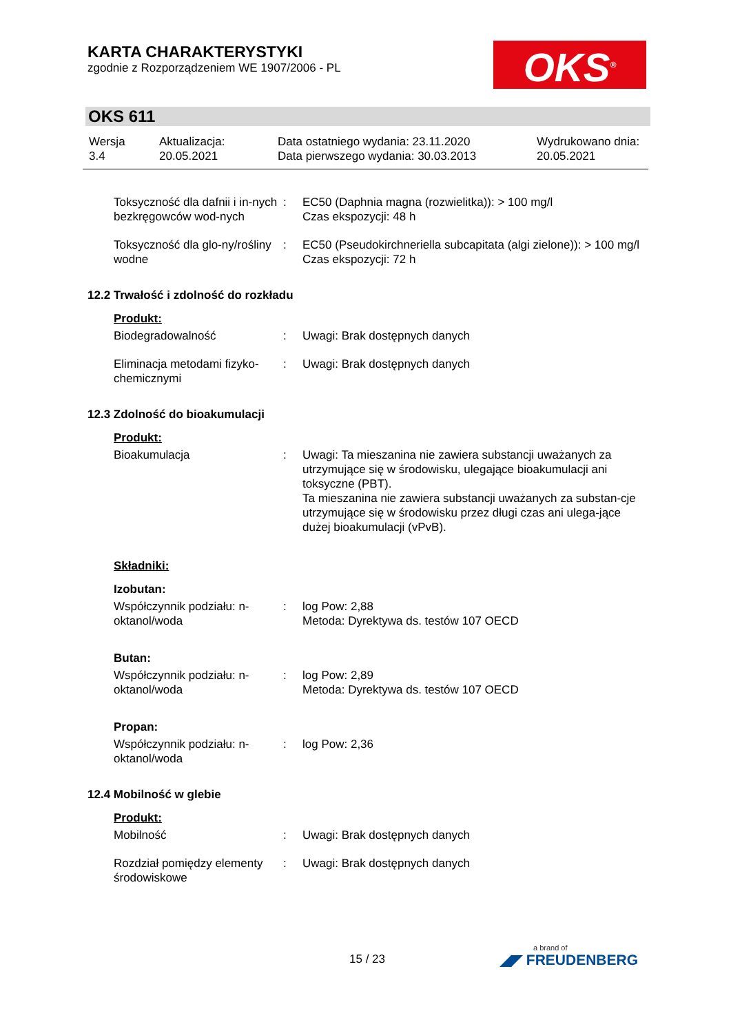KARTA CHARAKTERYSTYKI
zgodnie z Rozporządzeniem WE 1907/2006 - PL
OKS<sup>®</sup>
OKS 611
| Wersja 3.4 | Aktualizacja: 20.05.2021 | Data ostatniego wydania: 23.11.2020 Data pierwszego wydania: 30.03.2013 | Wydrukowano dnia: 20.05.2021 |
| Toksyczność dla dafnii i in-nych bezkręgowców wod-nych | : | EC50 (Daphnia magna (rozwielitka)): > 100 mg/l Czas ekspozycji: 48 h |
| Toksyczność dla glo-ny/rośliny wodne | : | EC50 (Pseudokirchneriella subcapitata (algi zielone)): > 100 mg/l Czas ekspozycji: 72 h |
12.2 Trwałość i zdolność do rozkładu
Produkt:
| Biodegradowalność | : | Uwagi: Brak dostępnych danych |
| Eliminacja metodami fizyko-chemicznymi | : | Uwagi: Brak dostępnych danych |
12.3 Zdolność do bioakumulacji
Produkt:
| Bioakumulacja | : | Uwagi: Ta mieszanina nie zawiera substancji uważanych za utrzymujące się w środowisku, ulegające bioakumulacji ani toksyczne (PBT). Ta mieszanina nie zawiera substancji uważanych za substan-cje utrzymujące się w środowisku przez długi czas ani ulega-jące dużej bioakumulacji (vPvB). |
Składniki:
Izobutan:
| Współczynnik podziału: n-oktanol/woda | : | log Pow: 2,88 Metoda: Dyrektywa ds. testów 107 OECD |
Butan:
| Współczynnik podziału: n-oktanol/woda | : | log Pow: 2,89 Metoda: Dyrektywa ds. testów 107 OECD |
Propan:
| Współczynnik podziału: n-oktanol/woda | : | log Pow: 2,36 |
12.4 Mobilność w glebie
Produkt:
| Mobilność | : | Uwagi: Brak dostępnych danych |
| Rozdział pomiędzy elementy środowiskowe | : | Uwagi: Brak dostępnych danych |
15 / 23 a brand of
◢◤ FREUDENBERG